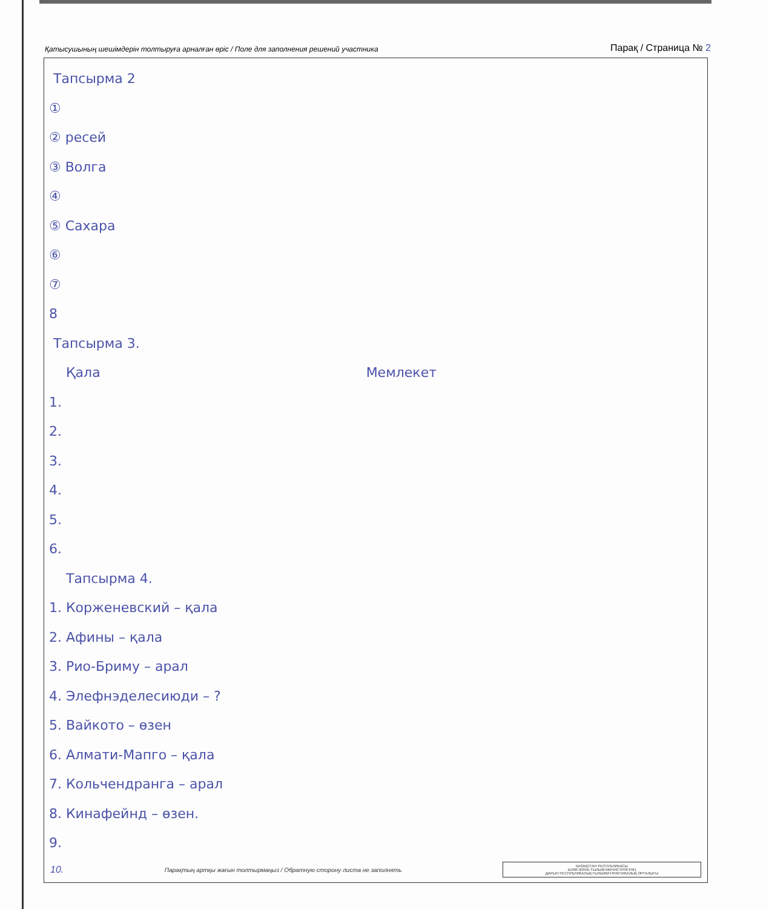Қатысушының шешімдерін толтыруға арналған өріс / Поле для заполнения решений участника Парақ / Страница № 2
Тапсырма 2
①
② ресей
③ Волга
④
⑤ Сахара
⑥
⑦
8
Тапсырма 3.
Қала Мемлекет
1.
2.
3.
4.
5.
6.
Тапсырма 4.
1. Корженевский – қала
2. Афины – қала
3. Рио-Бриму – арал
4. Элефнэделесиюди – ?
5. Вайкото – өзен
6. Алмати-Мапго – қала
7. Кольчендранга – арал
8. Кинафейнд – өзен.
9.
10. Парақтың артқы жағын толтырмаңыз / Обратную сторону листа не заполнять
ҚАЗАҚСТАН РЕСПУБЛИКАСЫ
БІЛІМ ЖӘНЕ ҒЫЛЫМ МИНИСТРЛІГІНІҢ
ДАРЫН РЕСПУБЛИКАЛЫҚ ҒЫЛЫМИ-ПРАКТИКАЛЫҚ ОРТАЛЫҒЫ